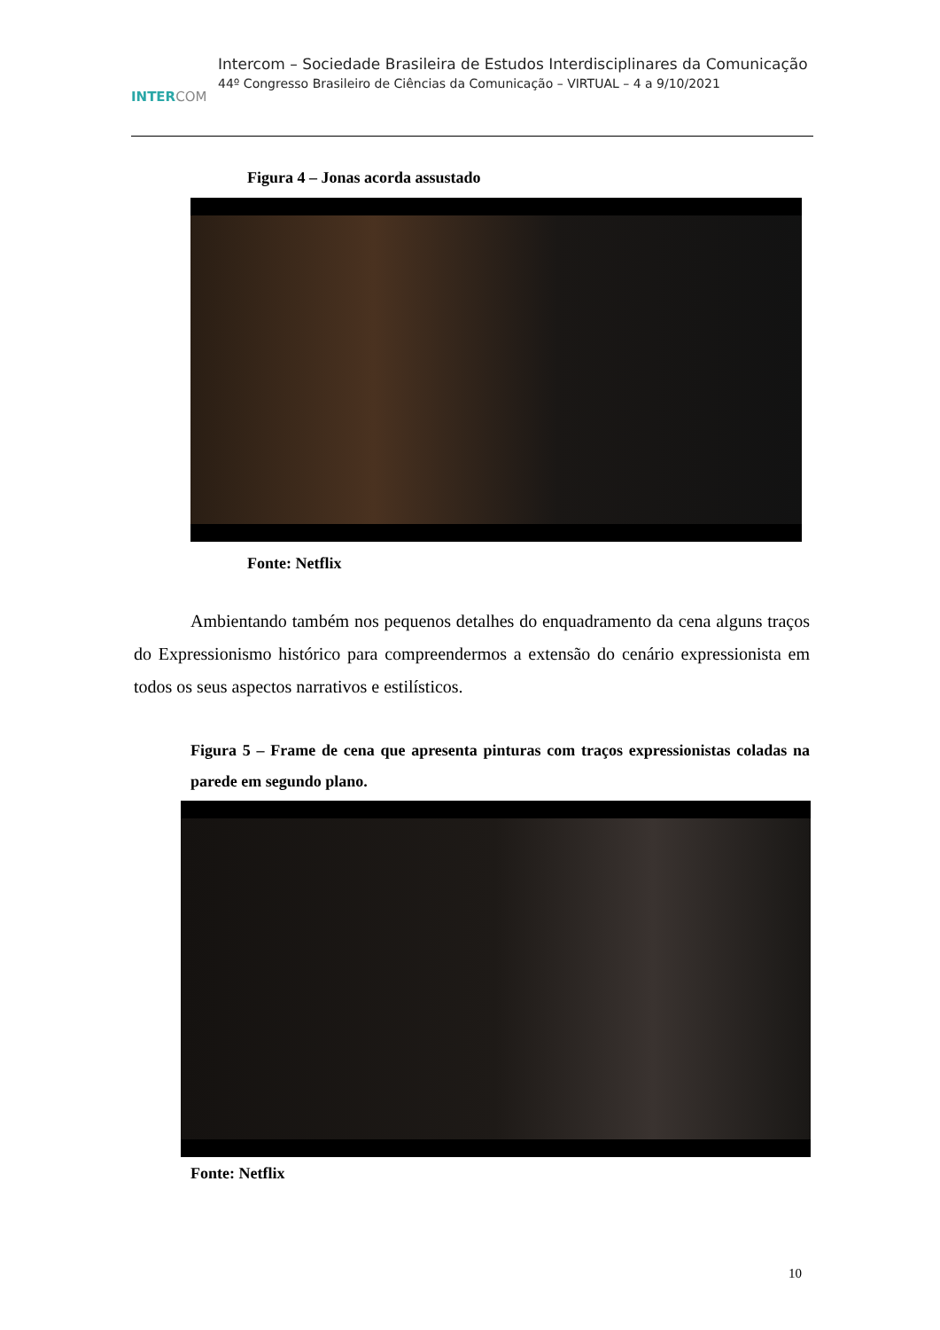INTERCOM
Intercom – Sociedade Brasileira de Estudos Interdisciplinares da Comunicação
44º Congresso Brasileiro de Ciências da Comunicação – VIRTUAL – 4 a 9/10/2021
Figura 4 – Jonas acorda assustado
Fonte: Netflix
Ambientando também nos pequenos detalhes do enquadramento da cena alguns traços do Expressionismo histórico para compreendermos a extensão do cenário expressionista em todos os seus aspectos narrativos e estilísticos.
Figura 5 – Frame de cena que apresenta pinturas com traços expressionistas coladas na parede em segundo plano.
Fonte: Netflix
10